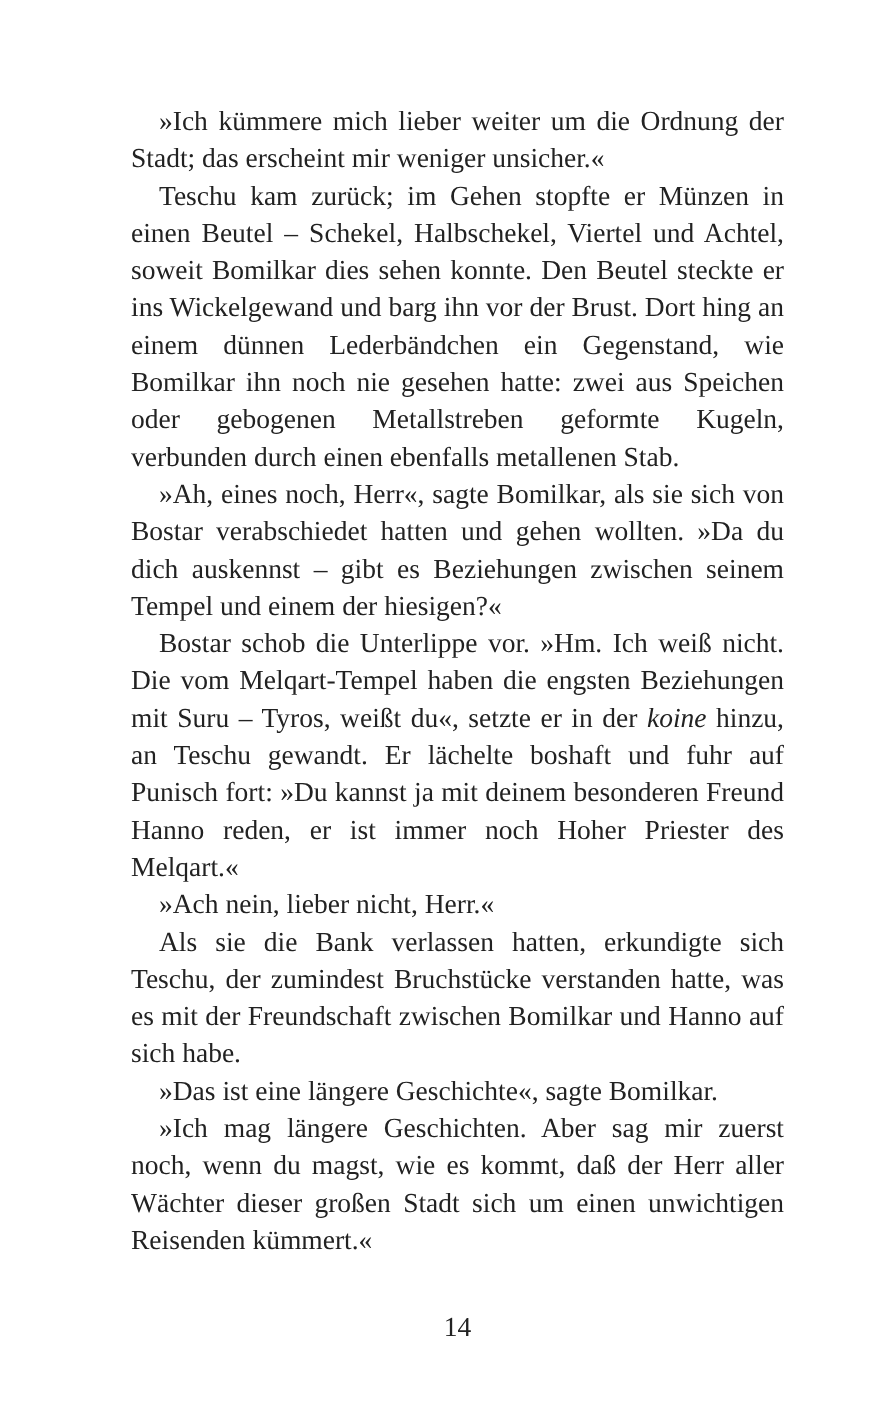»Ich kümmere mich lieber weiter um die Ordnung der Stadt; das erscheint mir weniger unsicher.«
Teschu kam zurück; im Gehen stopfte er Münzen in einen Beutel – Schekel, Halbschekel, Viertel und Achtel, soweit Bomilkar dies sehen konnte. Den Beutel steckte er ins Wickelgewand und barg ihn vor der Brust. Dort hing an einem dünnen Lederbändchen ein Gegenstand, wie Bomilkar ihn noch nie gesehen hatte: zwei aus Speichen oder gebogenen Metallstreben geformte Kugeln, verbunden durch einen ebenfalls metallenen Stab.
»Ah, eines noch, Herr«, sagte Bomilkar, als sie sich von Bostar verabschiedet hatten und gehen wollten. »Da du dich auskennst – gibt es Beziehungen zwischen seinem Tempel und einem der hiesigen?«
Bostar schob die Unterlippe vor. »Hm. Ich weiß nicht. Die vom Melqart-Tempel haben die engsten Beziehungen mit Suru – Tyros, weißt du«, setzte er in der koine hinzu, an Teschu gewandt. Er lächelte boshaft und fuhr auf Punisch fort: »Du kannst ja mit deinem besonderen Freund Hanno reden, er ist immer noch Hoher Priester des Melqart.«
»Ach nein, lieber nicht, Herr.«
Als sie die Bank verlassen hatten, erkundigte sich Teschu, der zumindest Bruchstücke verstanden hatte, was es mit der Freundschaft zwischen Bomilkar und Hanno auf sich habe.
»Das ist eine längere Geschichte«, sagte Bomilkar.
»Ich mag längere Geschichten. Aber sag mir zuerst noch, wenn du magst, wie es kommt, daß der Herr aller Wächter dieser großen Stadt sich um einen unwichtigen Reisenden kümmert.«
14